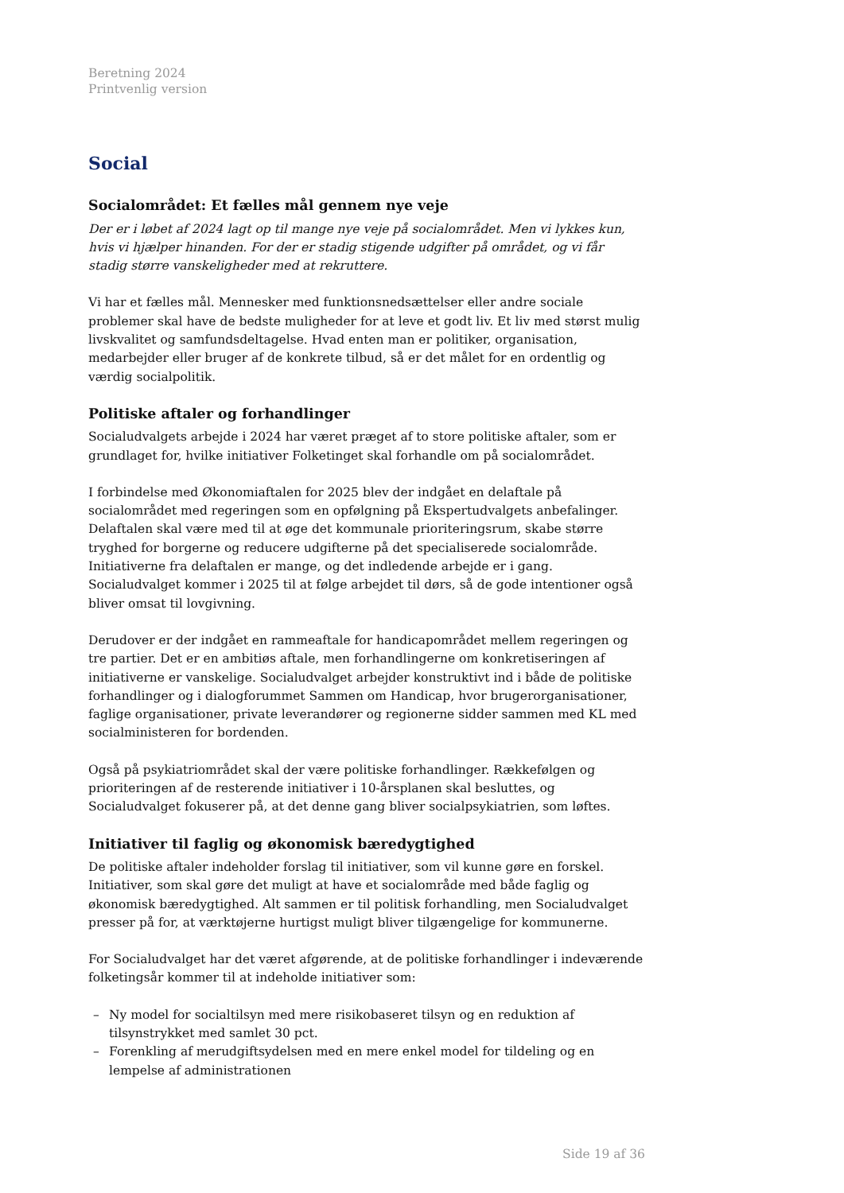Beretning 2024
Printvenlig version
Social
Socialområdet: Et fælles mål gennem nye veje
Der er i løbet af 2024 lagt op til mange nye veje på socialområdet. Men vi lykkes kun, hvis vi hjælper hinanden. For der er stadig stigende udgifter på området, og vi får stadig større vanskeligheder med at rekruttere.
Vi har et fælles mål. Mennesker med funktionsnedsættelser eller andre sociale problemer skal have de bedste muligheder for at leve et godt liv. Et liv med størst mulig livskvalitet og samfundsdeltagelse. Hvad enten man er politiker, organisation, medarbejder eller bruger af de konkrete tilbud, så er det målet for en ordentlig og værdig socialpolitik.
Politiske aftaler og forhandlinger
Socialudvalgets arbejde i 2024 har været præget af to store politiske aftaler, som er grundlaget for, hvilke initiativer Folketinget skal forhandle om på socialområdet.
I forbindelse med Økonomiaftalen for 2025 blev der indgået en delaftale på socialområdet med regeringen som en opfølgning på Ekspertudvalgets anbefalinger. Delaftalen skal være med til at øge det kommunale prioriteringsrum, skabe større tryghed for borgerne og reducere udgifterne på det specialiserede socialområde. Initiativerne fra delaftalen er mange, og det indledende arbejde er i gang. Socialudvalget kommer i 2025 til at følge arbejdet til dørs, så de gode intentioner også bliver omsat til lovgivning.
Derudover er der indgået en rammeaftale for handicapområdet mellem regeringen og tre partier. Det er en ambitiøs aftale, men forhandlingerne om konkretiseringen af initiativerne er vanskelige. Socialudvalget arbejder konstruktivt ind i både de politiske forhandlinger og i dialogforummet Sammen om Handicap, hvor brugerorganisationer, faglige organisationer, private leverandører og regionerne sidder sammen med KL med socialministeren for bordenden.
Også på psykiatriområdet skal der være politiske forhandlinger. Rækkefølgen og prioriteringen af de resterende initiativer i 10-årsplanen skal besluttes, og Socialudvalget fokuserer på, at det denne gang bliver socialpsykiatrien, som løftes.
Initiativer til faglig og økonomisk bæredygtighed
De politiske aftaler indeholder forslag til initiativer, som vil kunne gøre en forskel. Initiativer, som skal gøre det muligt at have et socialområde med både faglig og økonomisk bæredygtighed. Alt sammen er til politisk forhandling, men Socialudvalget presser på for, at værktøjerne hurtigst muligt bliver tilgængelige for kommunerne.
For Socialudvalget har det været afgørende, at de politiske forhandlinger i indeværende folketingsår kommer til at indeholde initiativer som:
– Ny model for socialtilsyn med mere risikobaseret tilsyn og en reduktion af tilsynstrykket med samlet 30 pct.
– Forenkling af merudgiftsydelsen med en mere enkel model for tildeling og en lempelse af administrationen
Side 19 af 36